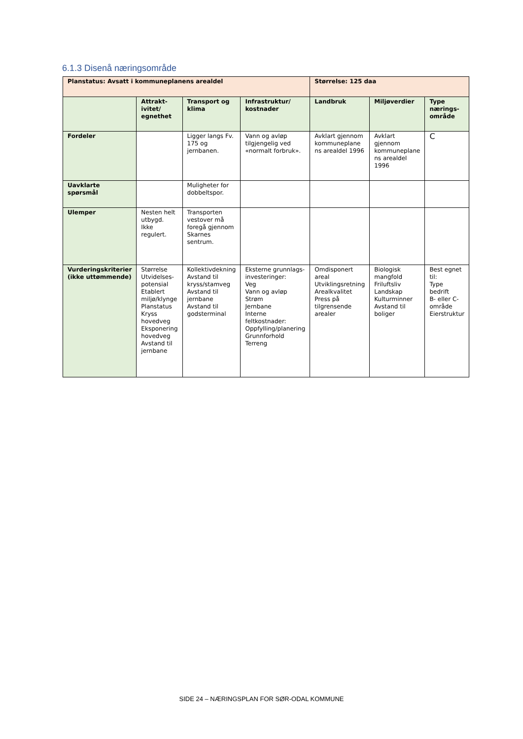6.1.3 Disenå næringsområde
| Planstatus: Avsatt i kommuneplanens arealdel | | | | Størrelse: 125 daa | | |
| | Attrakt- ivitet/ egnethet | Transport og klima | Infrastruktur/ kostnader | Landbruk | Miljøverdier | Type nærings-område |
| Fordeler | | Ligger langs Fv. 175 og jernbanen. | Vann og avløp tilgjengelig ved «normalt forbruk». | Avklart gjennom kommuneplane ns arealdel 1996 | Avklart gjennom kommuneplane ns arealdel 1996 | C |
| Uavklarte spørsmål | | Muligheter for dobbeltspor. | | | | |
| Ulemper | Nesten helt utbygd. Ikke regulert. | Transporten vestover må foregå gjennom Skarnes sentrum. | | | | |
| Vurderingskriterier (ikke uttømmende) | Størrelse Utvidelses-potensial Etablert miljø/klynge Planstatus Kryss hovedveg Eksponering hovedveg Avstand til jernbane | Kollektivdekning Avstand til kryss/stamveg Avstand til jernbane Avstand til godsterminal | Eksterne grunnlags-investeringer: Veg Vann og avløp Strøm Jernbane Interne feltkostnader: Oppfylling/planering Grunnforhold Terreng | Omdisponert areal Utviklingsretning Arealkvalitet Press på tilgrensende arealer | Biologisk mangfold Friluftsliv Landskap Kulturminner Avstand til boliger | Best egnet til: Type bedrift B- eller C-område Eierstruktur |
SIDE 24 – NÆRINGSPLAN FOR SØR-ODAL KOMMUNE